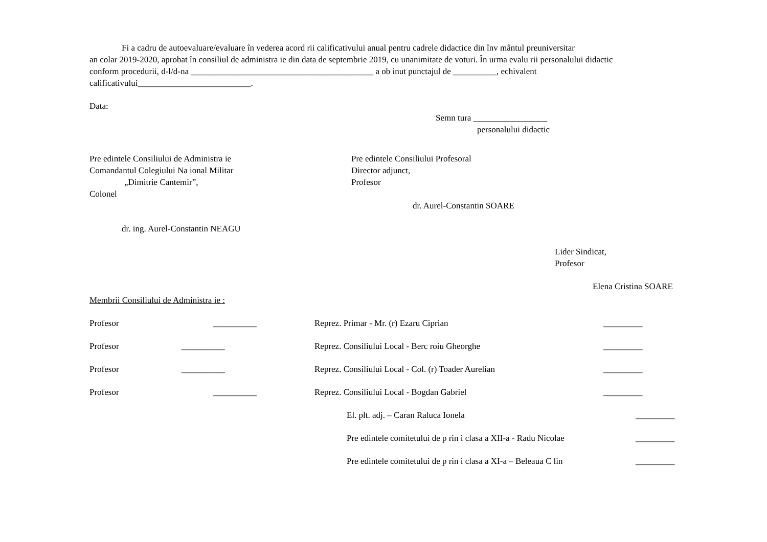Fi a cadru de autoevaluare/evaluare în vederea acord rii calificativului anual pentru cadrele didactice din înv mântul preuniversitar
an colar 2019-2020, aprobat în consiliul de administra ie din data de septembrie 2019, cu unanimitate de voturi. În urma evalu rii personalului didactic
conform procedurii, d-l/d-na __________________________________________ a ob inut punctajul de __________, echivalent
calificativului__________________________.
Data:
Semn tura _________________
personalului didactic
Pre edintele Consiliului de Administra ie
Comandantul Colegiului Na ional Militar
„Dimitrie Cantemir”,
Colonel
dr. ing. Aurel-Constantin NEAGU
Pre edintele Consiliului Profesoral
Director adjunct,
Profesor
dr. Aurel-Constantin SOARE
Lider Sindicat,
Profesor
Elena Cristina SOARE
Membrii Consiliului de Administra ie :
Profesor __________ Reprez. Primar - Mr. (r) Ezaru Ciprian _________
Profesor __________ Reprez. Consiliului Local - Berc roiu Gheorghe _________
Profesor __________ Reprez. Consiliului Local - Col. (r) Toader Aurelian _________
Profesor __________ Reprez. Consiliului Local - Bogdan Gabriel _________
El. plt. adj. – Caran Raluca Ionela _________
Pre edintele comitetului de p rin i clasa a XII-a - Radu Nicolae _________
Pre edintele comitetului de p rin i clasa a XI-a – Beleaua C lin _________